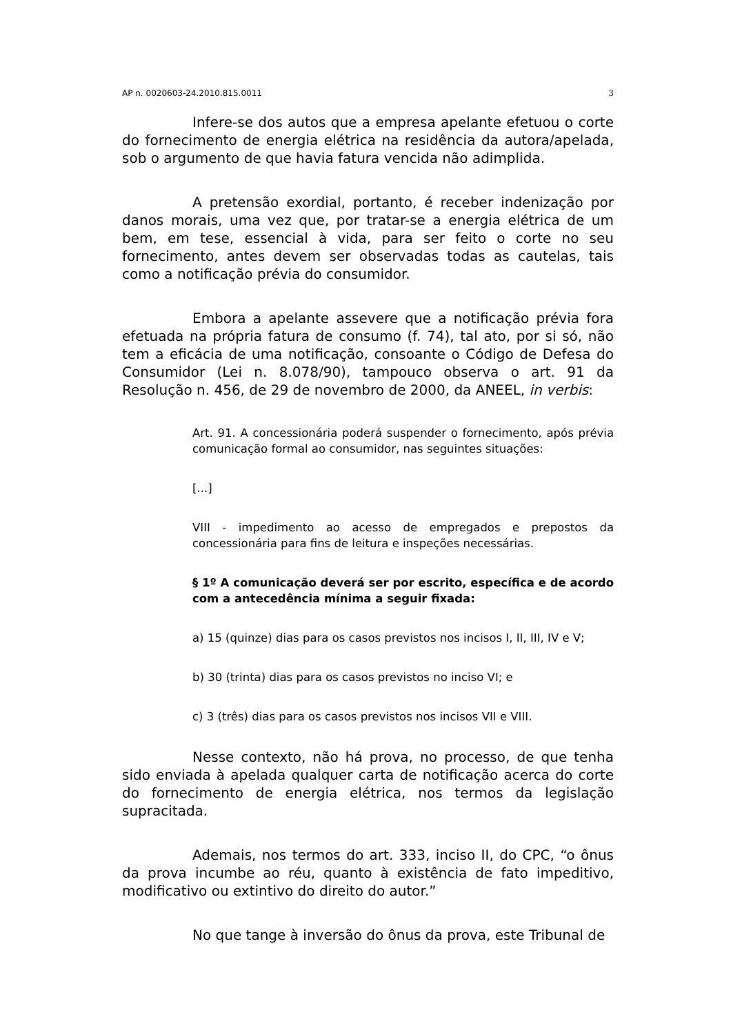AP n. 0020603-24.2010.815.0011 3
Infere-se dos autos que a empresa apelante efetuou o corte do fornecimento de energia elétrica na residência da autora/apelada, sob o argumento de que havia fatura vencida não adimplida.
A pretensão exordial, portanto, é receber indenização por danos morais, uma vez que, por tratar-se a energia elétrica de um bem, em tese, essencial à vida, para ser feito o corte no seu fornecimento, antes devem ser observadas todas as cautelas, tais como a notificação prévia do consumidor.
Embora a apelante assevere que a notificação prévia fora efetuada na própria fatura de consumo (f. 74), tal ato, por si só, não tem a eficácia de uma notificação, consoante o Código de Defesa do Consumidor (Lei n. 8.078/90), tampouco observa o art. 91 da Resolução n. 456, de 29 de novembro de 2000, da ANEEL, in verbis:
Art. 91. A concessionária poderá suspender o fornecimento, após prévia comunicação formal ao consumidor, nas seguintes situações:
[...]
VIII - impedimento ao acesso de empregados e prepostos da concessionária para fins de leitura e inspeções necessárias.
§ 1º A comunicação deverá ser por escrito, específica e de acordo com a antecedência mínima a seguir fixada:
a) 15 (quinze) dias para os casos previstos nos incisos I, II, III, IV e V;
b) 30 (trinta) dias para os casos previstos no inciso VI; e
c) 3 (três) dias para os casos previstos nos incisos VII e VIII.
Nesse contexto, não há prova, no processo, de que tenha sido enviada à apelada qualquer carta de notificação acerca do corte do fornecimento de energia elétrica, nos termos da legislação supracitada.
Ademais, nos termos do art. 333, inciso II, do CPC, “o ônus da prova incumbe ao réu, quanto à existência de fato impeditivo, modificativo ou extintivo do direito do autor.”
No que tange à inversão do ônus da prova, este Tribunal de